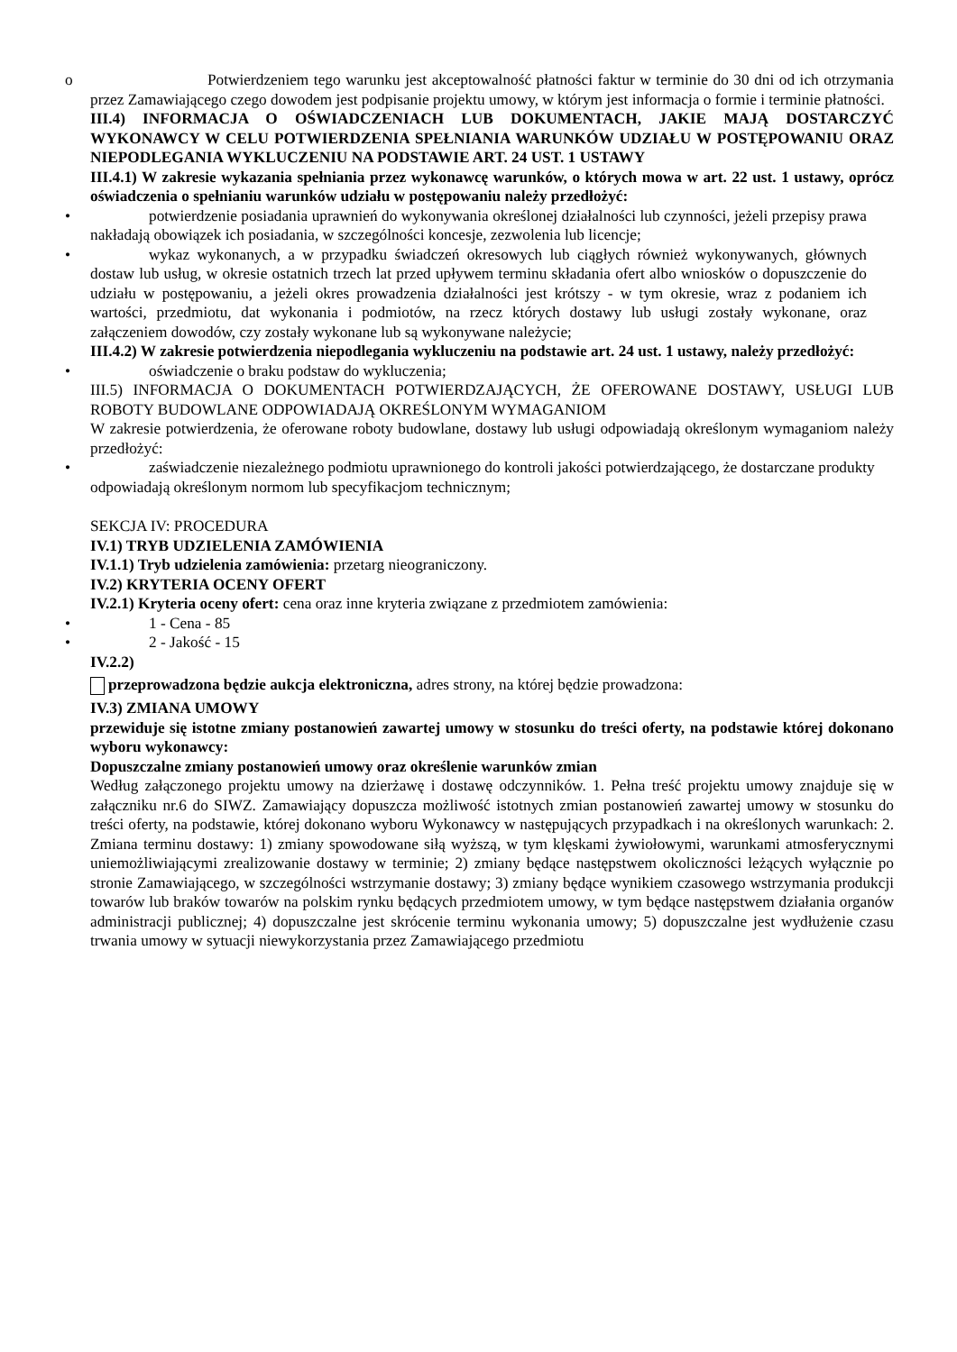o Potwierdzeniem tego warunku jest akceptowalność płatności faktur w terminie do 30 dni od ich otrzymania przez Zamawiającego czego dowodem jest podpisanie projektu umowy, w którym jest informacja o formie i terminie płatności.
III.4) INFORMACJA O OŚWIADCZENIACH LUB DOKUMENTACH, JAKIE MAJĄ DOSTARCZYĆ WYKONAWCY W CELU POTWIERDZENIA SPEŁNIANIA WARUNKÓW UDZIAŁU W POSTĘPOWANIU ORAZ NIEPODLEGANIA WYKLUCZENIU NA PODSTAWIE ART. 24 UST. 1 USTAWY
III.4.1) W zakresie wykazania spełniania przez wykonawcę warunków, o których mowa w art. 22 ust. 1 ustawy, oprócz oświadczenia o spełnianiu warunków udziału w postępowaniu należy przedłożyć:
• potwierdzenie posiadania uprawnień do wykonywania określonej działalności lub czynności, jeżeli przepisy prawa nakładają obowiązek ich posiadania, w szczególności koncesje, zezwolenia lub licencje;
• wykaz wykonanych, a w przypadku świadczeń okresowych lub ciągłych również wykonywanych, głównych dostaw lub usług, w okresie ostatnich trzech lat przed upływem terminu składania ofert albo wniosków o dopuszczenie do udziału w postępowaniu, a jeżeli okres prowadzenia działalności jest krótszy - w tym okresie, wraz z podaniem ich wartości, przedmiotu, dat wykonania i podmiotów, na rzecz których dostawy lub usługi zostały wykonane, oraz załączeniem dowodów, czy zostały wykonane lub są wykonywane należycie;
III.4.2) W zakresie potwierdzenia niepodlegania wykluczeniu na podstawie art. 24 ust. 1 ustawy, należy przedłożyć:
• oświadczenie o braku podstaw do wykluczenia;
III.5) INFORMACJA O DOKUMENTACH POTWIERDZAJĄCYCH, ŻE OFEROWANE DOSTAWY, USŁUGI LUB ROBOTY BUDOWLANE ODPOWIADAJĄ OKREŚLONYM WYMAGANIOM
W zakresie potwierdzenia, że oferowane roboty budowlane, dostawy lub usługi odpowiadają określonym wymaganiom należy przedłożyć:
• zaświadczenie niezależnego podmiotu uprawnionego do kontroli jakości potwierdzającego, że dostarczane produkty odpowiadają określonym normom lub specyfikacjom technicznym;
SEKCJA IV: PROCEDURA
IV.1) TRYB UDZIELENIA ZAMÓWIENIA
IV.1.1) Tryb udzielenia zamówienia: przetarg nieograniczony.
IV.2) KRYTERIA OCENY OFERT
IV.2.1) Kryteria oceny ofert: cena oraz inne kryteria związane z przedmiotem zamówienia:
• 1 - Cena - 85
• 2 - Jakość - 15
IV.2.2)
przeprowadzona będzie aukcja elektroniczna, adres strony, na której będzie prowadzona:
IV.3) ZMIANA UMOWY
przewiduje się istotne zmiany postanowień zawartej umowy w stosunku do treści oferty, na podstawie której dokonano wyboru wykonawcy:
Dopuszczalne zmiany postanowień umowy oraz określenie warunków zmian
Według załączonego projektu umowy na dzierżawę i dostawę odczynników. 1. Pełna treść projektu umowy znajduje się w załączniku nr.6 do SIWZ. Zamawiający dopuszcza możliwość istotnych zmian postanowień zawartej umowy w stosunku do treści oferty, na podstawie, której dokonano wyboru Wykonawcy w następujących przypadkach i na określonych warunkach: 2. Zmiana terminu dostawy: 1) zmiany spowodowane siłą wyższą, w tym klęskami żywiołowymi, warunkami atmosferycznymi uniemożliwiającymi zrealizowanie dostawy w terminie; 2) zmiany będące następstwem okoliczności leżących wyłącznie po stronie Zamawiającego, w szczególności wstrzymanie dostawy; 3) zmiany będące wynikiem czasowego wstrzymania produkcji towarów lub braków towarów na polskim rynku będących przedmiotem umowy, w tym będące następstwem działania organów administracji publicznej; 4) dopuszczalne jest skrócenie terminu wykonania umowy; 5) dopuszczalne jest wydłużenie czasu trwania umowy w sytuacji niewykorzystania przez Zamawiającego przedmiotu